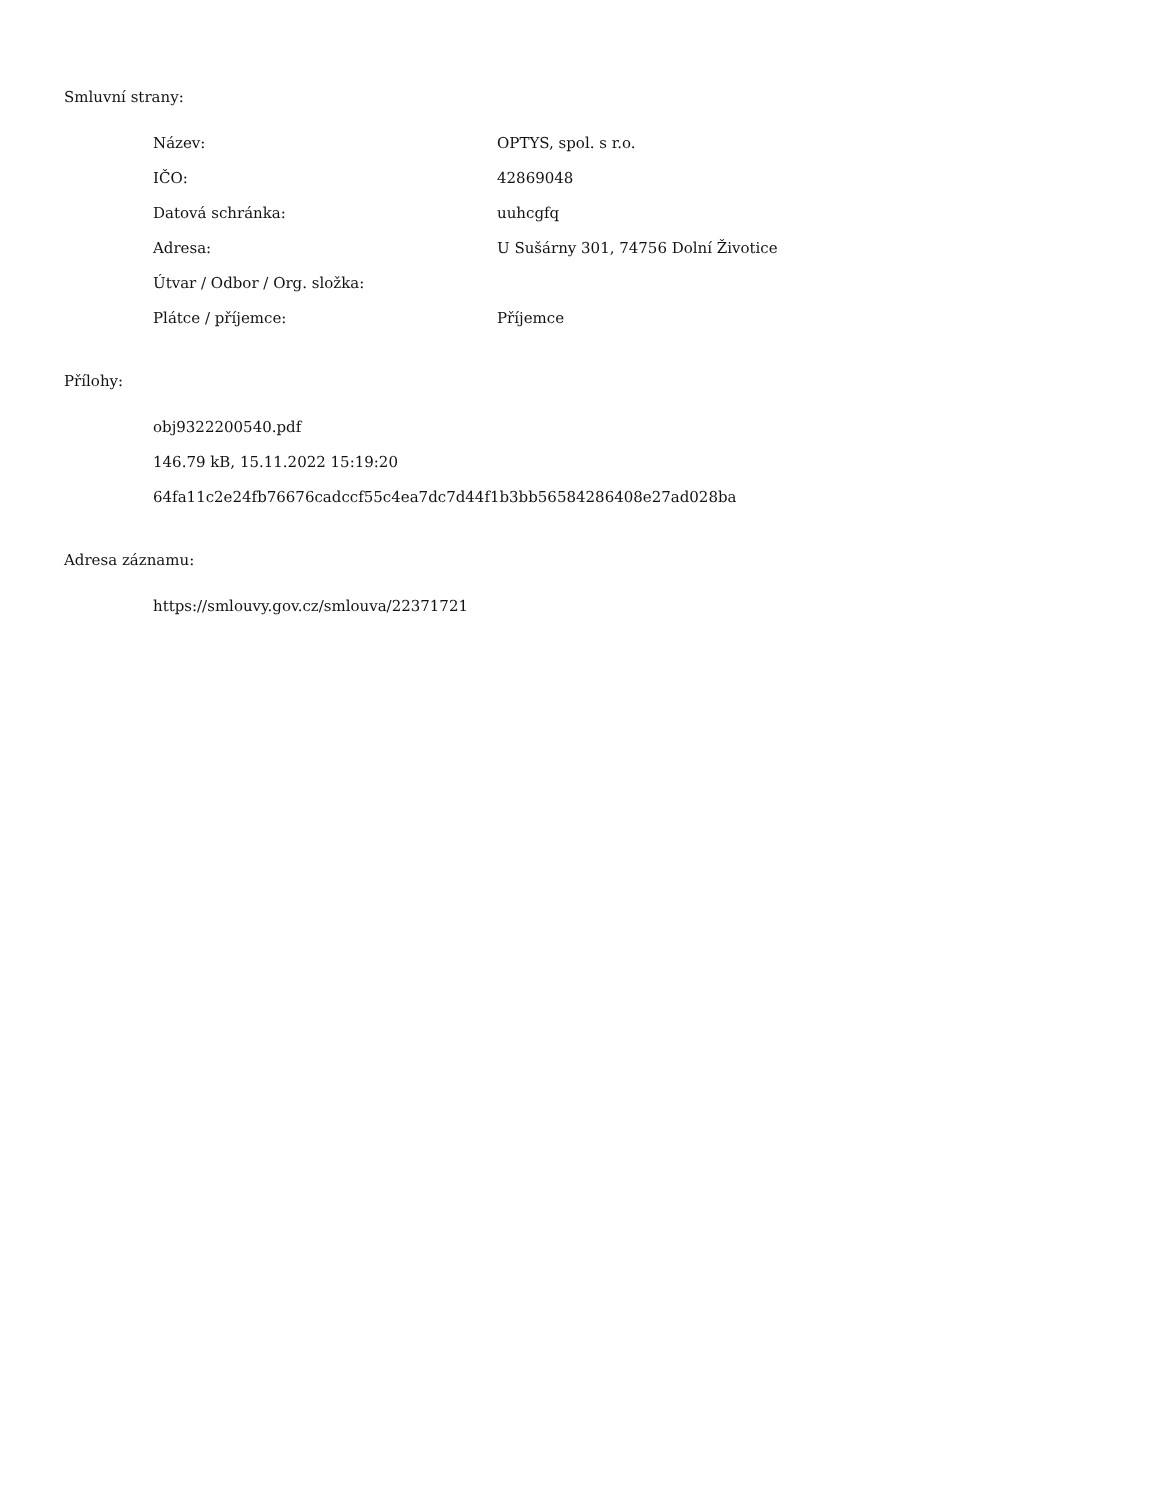Smluvní strany:
| Název: | OPTYS, spol. s r.o. |
| IČO: | 42869048 |
| Datová schránka: | uuhcgfq |
| Adresa: | U Sušárny 301, 74756 Dolní Životice |
| Útvar / Odbor / Org. složka: | |
| Plátce / příjemce: | Příjemce |
Přílohy:
obj9322200540.pdf
146.79 kB, 15.11.2022 15:19:20
64fa11c2e24fb76676cadccf55c4ea7dc7d44f1b3bb56584286408e27ad028ba
Adresa záznamu:
https://smlouvy.gov.cz/smlouva/22371721